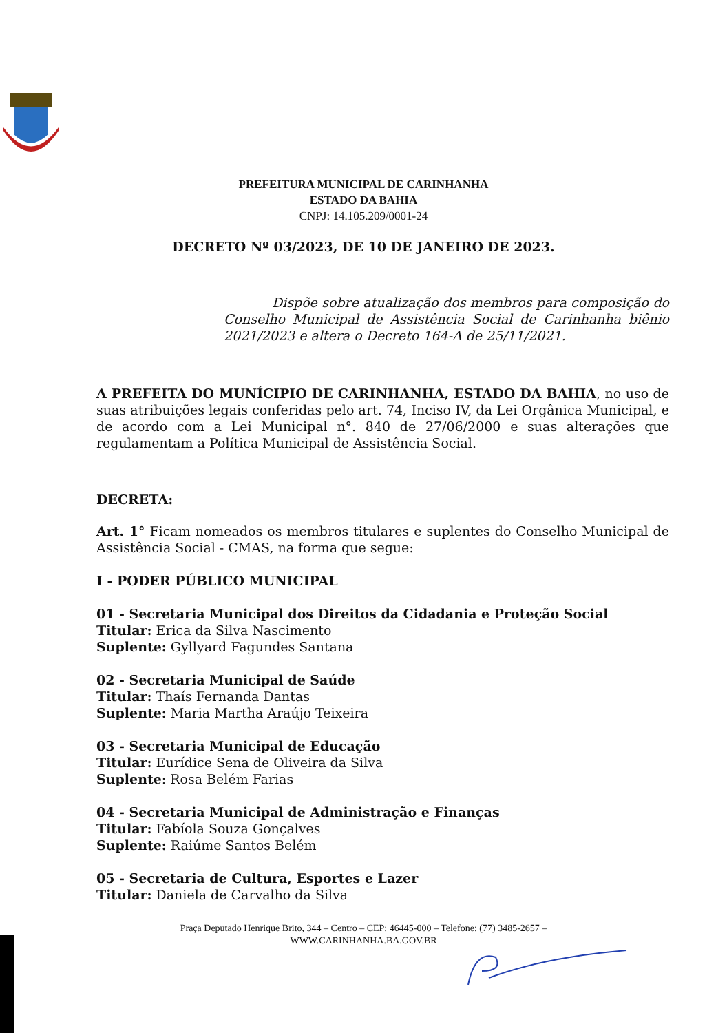PREFEITURA MUNICIPAL DE CARINHANHA
ESTADO DA BAHIA
CNPJ: 14.105.209/0001-24
DECRETO Nº 03/2023, DE 10 DE JANEIRO DE 2023.
Dispõe sobre atualização dos membros para composição do Conselho Municipal de Assistência Social de Carinhanha biênio 2021/2023 e altera o Decreto 164-A de 25/11/2021.
A PREFEITA DO MUNÍCIPIO DE CARINHANHA, ESTADO DA BAHIA, no uso de suas atribuições legais conferidas pelo art. 74, Inciso IV, da Lei Orgânica Municipal, e de acordo com a Lei Municipal n°. 840 de 27/06/2000 e suas alterações que regulamentam a Política Municipal de Assistência Social.
DECRETA:
Art. 1° Ficam nomeados os membros titulares e suplentes do Conselho Municipal de Assistência Social - CMAS, na forma que segue:
I - PODER PÚBLICO MUNICIPAL
01 - Secretaria Municipal dos Direitos da Cidadania e Proteção Social
Titular: Erica da Silva Nascimento
Suplente: Gyllyard Fagundes Santana
02 - Secretaria Municipal de Saúde
Titular: Thaís Fernanda Dantas
Suplente: Maria Martha Araújo Teixeira
03 - Secretaria Municipal de Educação
Titular: Eurídice Sena de Oliveira da Silva
Suplente: Rosa Belém Farias
04 - Secretaria Municipal de Administração e Finanças
Titular: Fabíola Souza Gonçalves
Suplente: Raiúme Santos Belém
05 - Secretaria de Cultura, Esportes e Lazer
Titular: Daniela de Carvalho da Silva
Praça Deputado Henrique Brito, 344 – Centro – CEP: 46445-000 – Telefone: (77) 3485-2657 –
WWW.CARINHANHA.BA.GOV.BR